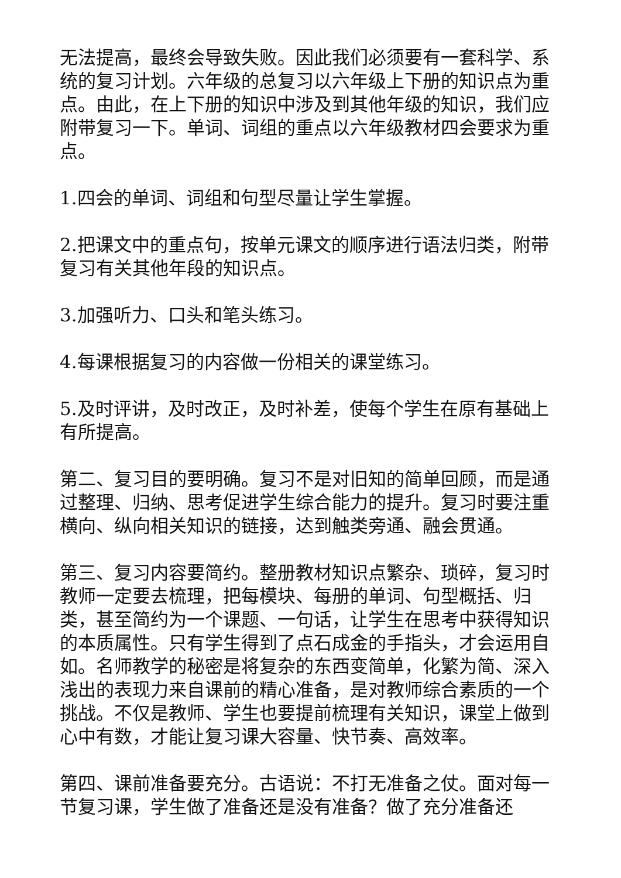无法提高，最终会导致失败。因此我们必须要有一套科学、系统的复习计划。六年级的总复习以六年级上下册的知识点为重点。由此，在上下册的知识中涉及到其他年级的知识，我们应附带复习一下。单词、词组的重点以六年级教材四会要求为重点。
1.四会的单词、词组和句型尽量让学生掌握。
2.把课文中的重点句，按单元课文的顺序进行语法归类，附带复习有关其他年段的知识点。
3.加强听力、口头和笔头练习。
4.每课根据复习的内容做一份相关的课堂练习。
5.及时评讲，及时改正，及时补差，使每个学生在原有基础上有所提高。
第二、复习目的要明确。复习不是对旧知的简单回顾，而是通过整理、归纳、思考促进学生综合能力的提升。复习时要注重横向、纵向相关知识的链接，达到触类旁通、融会贯通。
第三、复习内容要简约。整册教材知识点繁杂、琐碎，复习时教师一定要去梳理，把每模块、每册的单词、句型概括、归类，甚至简约为一个课题、一句话，让学生在思考中获得知识的本质属性。只有学生得到了点石成金的手指头，才会运用自如。名师教学的秘密是将复杂的东西变简单，化繁为简、深入浅出的表现力来自课前的精心准备，是对教师综合素质的一个挑战。不仅是教师、学生也要提前梳理有关知识，课堂上做到心中有数，才能让复习课大容量、快节奏、高效率。
第四、课前准备要充分。古语说：不打无准备之仗。面对每一节复习课，学生做了准备还是没有准备？做了充分准备还